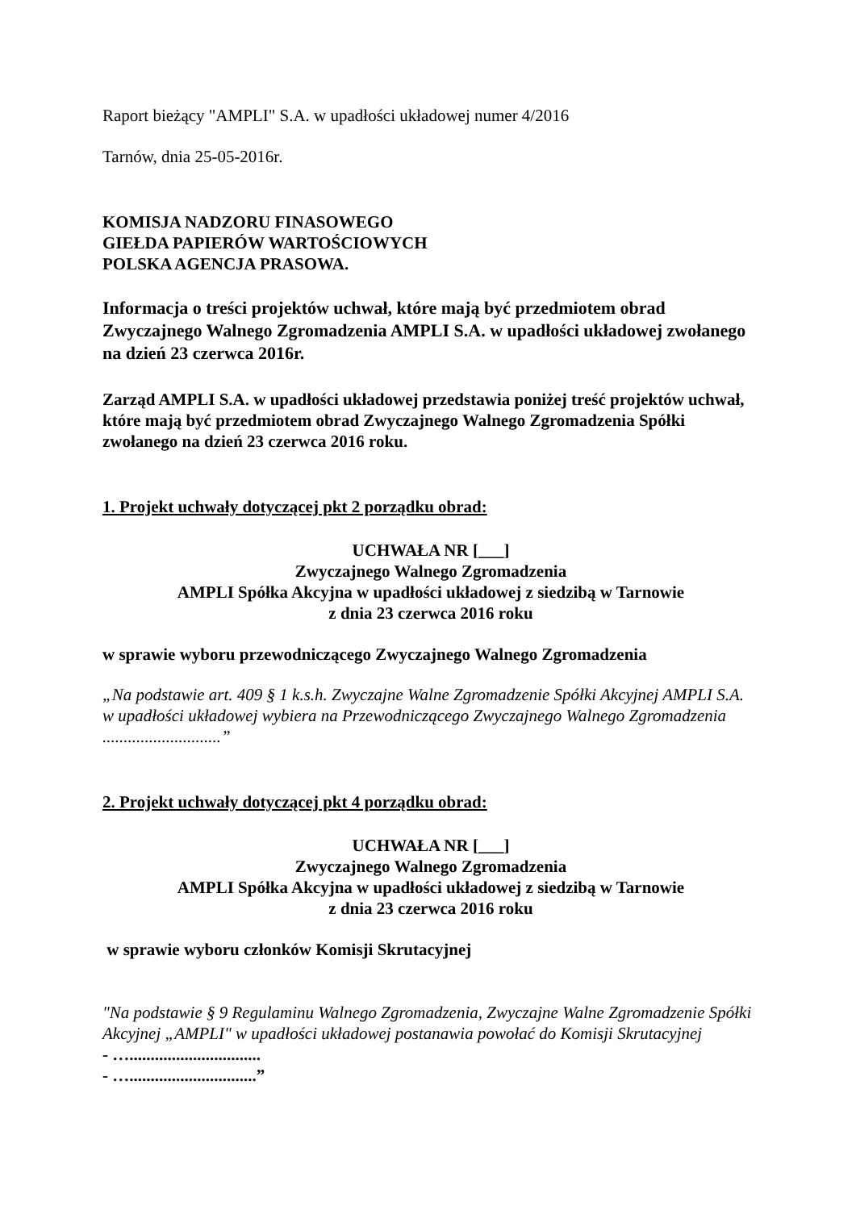Raport bieżący "AMPLI" S.A. w upadłości układowej numer 4/2016
Tarnów, dnia 25-05-2016r.
KOMISJA NADZORU FINASOWEGO
GIEŁDA PAPIERÓW WARTOŚCIOWYCH
POLSKA AGENCJA PRASOWA.
Informacja o treści projektów uchwał, które mają być przedmiotem obrad Zwyczajnego Walnego Zgromadzenia AMPLI S.A. w upadłości układowej zwołanego na dzień 23 czerwca 2016r.
Zarząd AMPLI S.A. w upadłości układowej przedstawia poniżej treść projektów uchwał, które mają być przedmiotem obrad Zwyczajnego Walnego Zgromadzenia Spółki zwołanego na dzień 23 czerwca 2016 roku.
1. Projekt uchwały dotyczącej pkt 2 porządku obrad:
UCHWAŁA NR [___]
Zwyczajnego Walnego Zgromadzenia
AMPLI Spółka Akcyjna w upadłości układowej z siedzibą w Tarnowie
z dnia 23 czerwca 2016 roku
w sprawie wyboru przewodniczącego Zwyczajnego Walnego Zgromadzenia
„Na podstawie art. 409 § 1 k.s.h. Zwyczajne Walne Zgromadzenie Spółki Akcyjnej AMPLI S.A. w upadłości układowej wybiera na Przewodniczącego Zwyczajnego Walnego Zgromadzenia ............................”
2. Projekt uchwały dotyczącej pkt 4 porządku obrad:
UCHWAŁA NR [___]
Zwyczajnego Walnego Zgromadzenia
AMPLI Spółka Akcyjna w upadłości układowej z siedzibą w Tarnowie
z dnia 23 czerwca 2016 roku
w sprawie wyboru członków Komisji Skrutacyjnej
"Na podstawie § 9 Regulaminu Walnego Zgromadzenia, Zwyczajne Walne Zgromadzenie Spółki Akcyjnej „AMPLI" w upadłości układowej postanawia powołać do Komisji Skrutacyjnej
- …...............................
- …..............................”